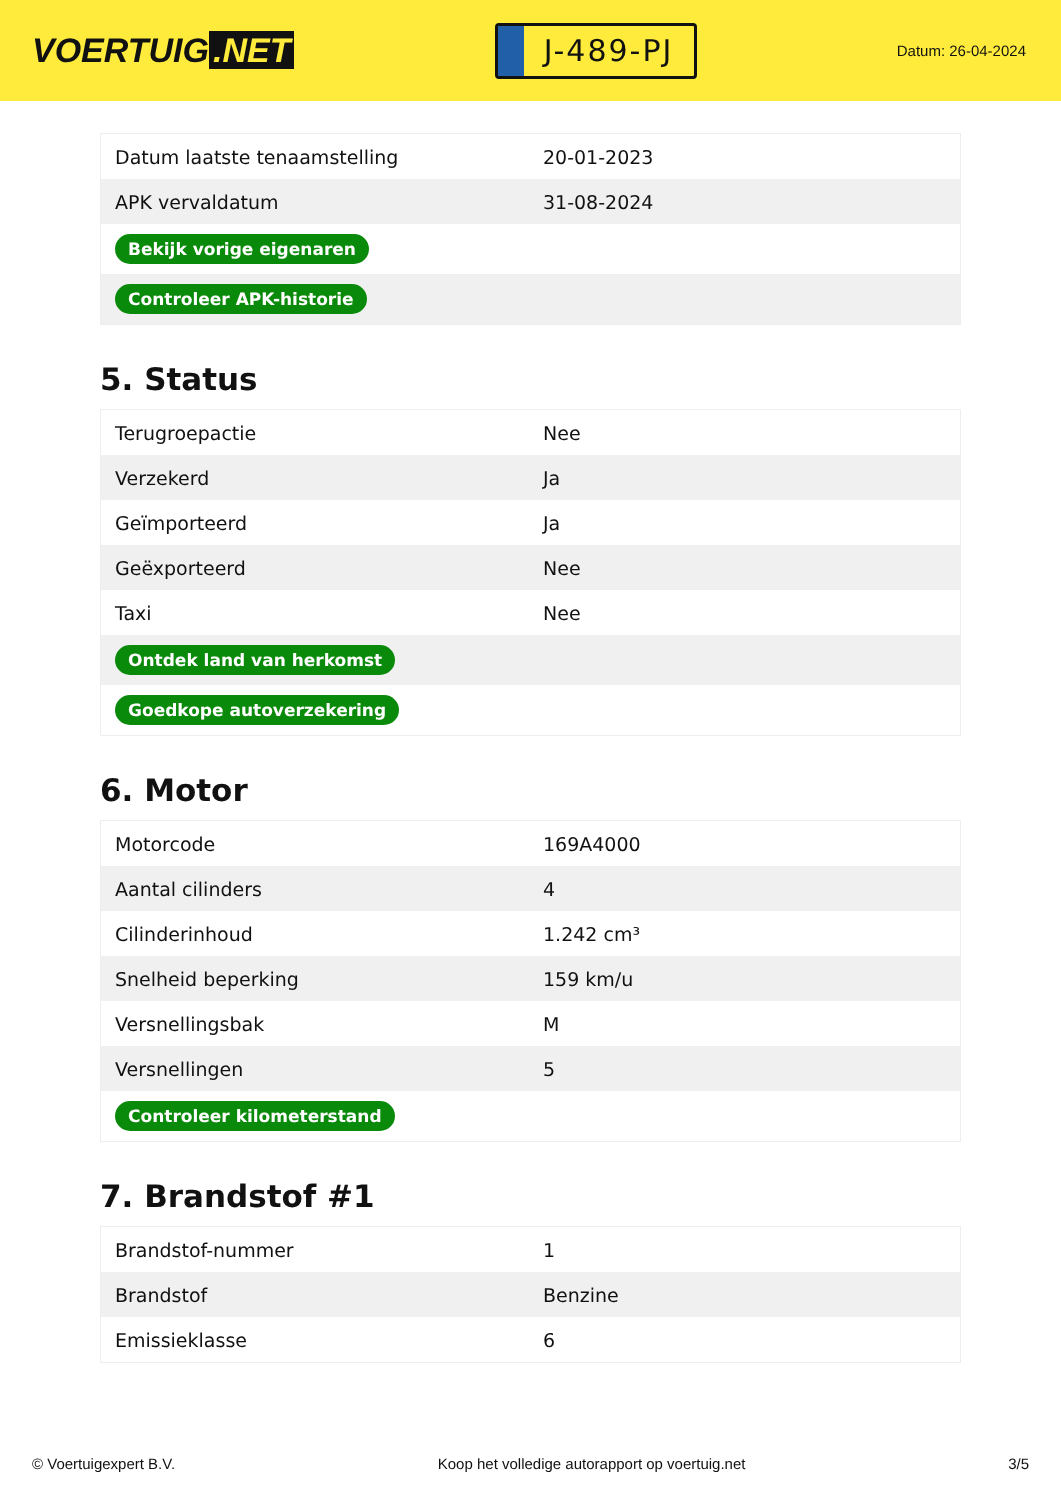VOERTUIG.NET
J-489-PJ
Datum: 26-04-2024
| Datum laatste tenaamstelling | 20-01-2023 |
| APK vervaldatum | 31-08-2024 |
| Bekijk vorige eigenaren | |
| Controleer APK-historie | |
5. Status
| Terugroepactie | Nee |
| Verzekerd | Ja |
| Geïmporteerd | Ja |
| Geëxporteerd | Nee |
| Taxi | Nee |
| Ontdek land van herkomst | |
| Goedkope autoverzekering | |
6. Motor
| Motorcode | 169A4000 |
| Aantal cilinders | 4 |
| Cilinderinhoud | 1.242 cm³ |
| Snelheid beperking | 159 km/u |
| Versnellingsbak | M |
| Versnellingen | 5 |
| Controleer kilometerstand | |
7. Brandstof #1
| Brandstof-nummer | 1 |
| Brandstof | Benzine |
| Emissieklasse | 6 |
© Voertuigexpert B.V. Koop het volledige autorapport op voertuig.net 3/5